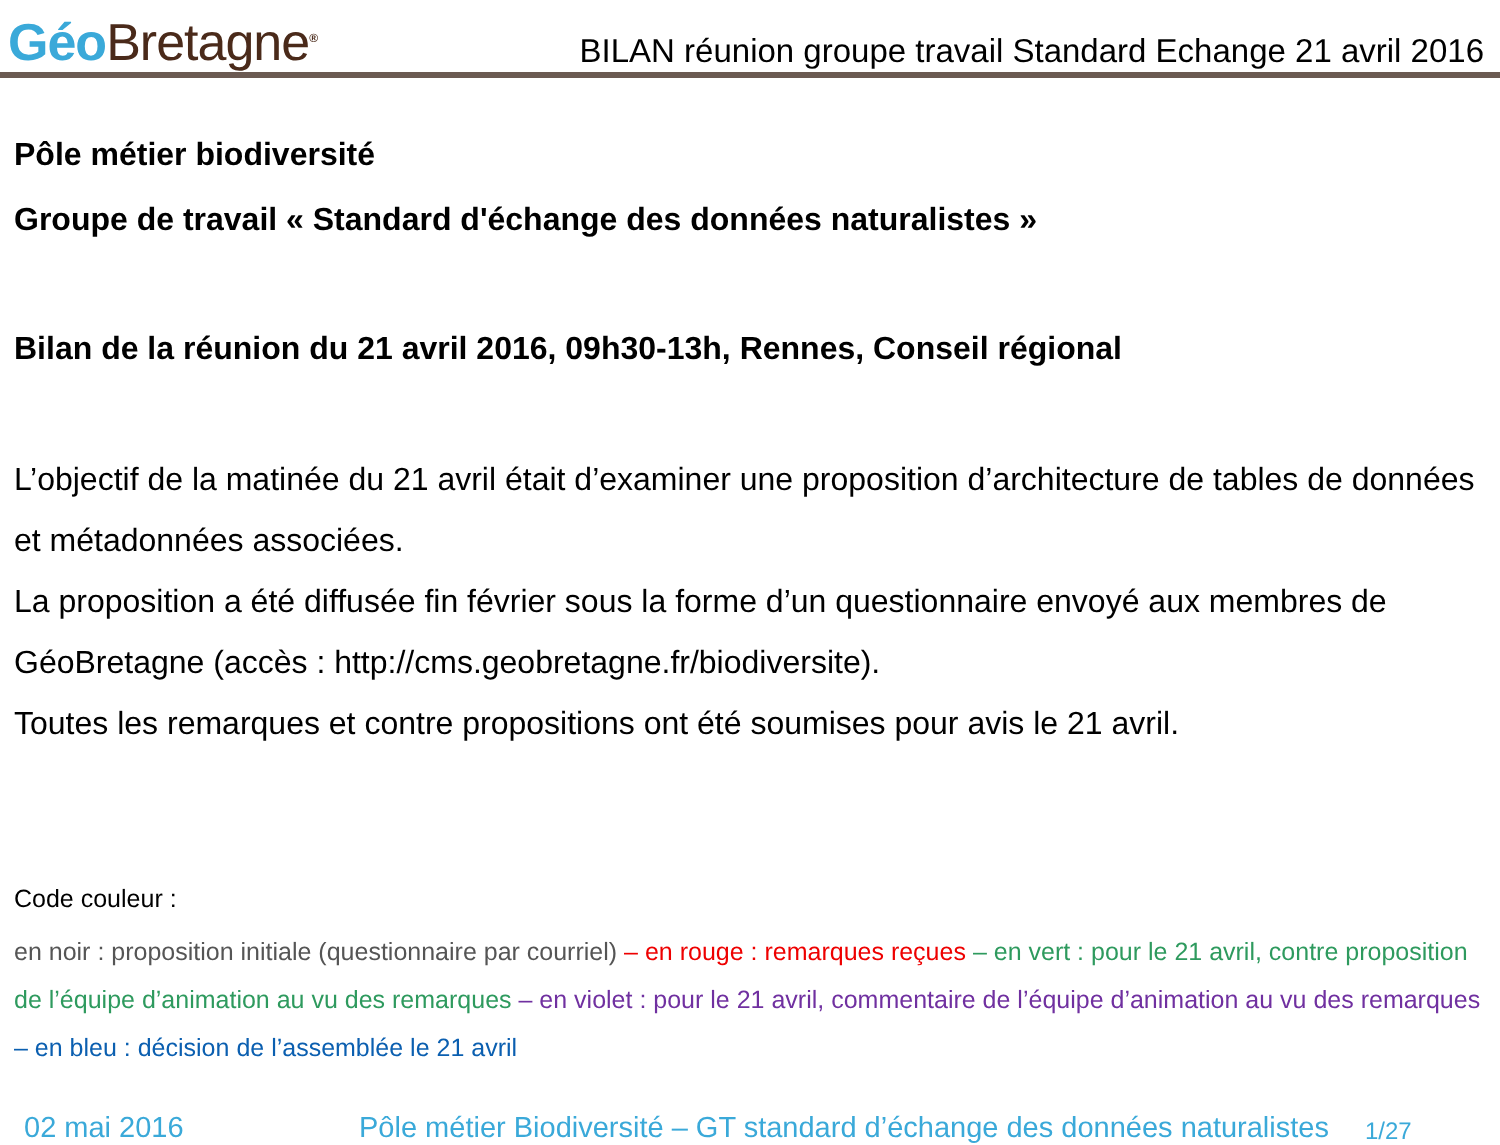Géo Bretagne<sup>®</sup>
BILAN réunion groupe travail Standard Echange 21 avril 2016
Pôle métier biodiversité
Groupe de travail « Standard d'échange des données naturalistes »
Bilan de la réunion du 21 avril 2016, 09h30-13h, Rennes, Conseil régional
L’objectif de la matinée du 21 avril était d’examiner une proposition d’architecture de tables de données et métadonnées associées.
La proposition a été diffusée fin février sous la forme d’un questionnaire envoyé aux membres de GéoBretagne (accès : http://cms.geobretagne.fr/biodiversite).
Toutes les remarques et contre propositions ont été soumises pour avis le 21 avril.
Code couleur :
en noir : proposition initiale (questionnaire par courriel) – en rouge : remarques reçues – en vert : pour le 21 avril, contre proposition de l’équipe d’animation au vu des remarques – en violet : pour le 21 avril, commentaire de l’équipe d’animation au vu des remarques – en bleu : décision de l’assemblée le 21 avril
02 mai 2016 Pôle métier Biodiversité – GT standard d’échange des données naturalistes 1/27